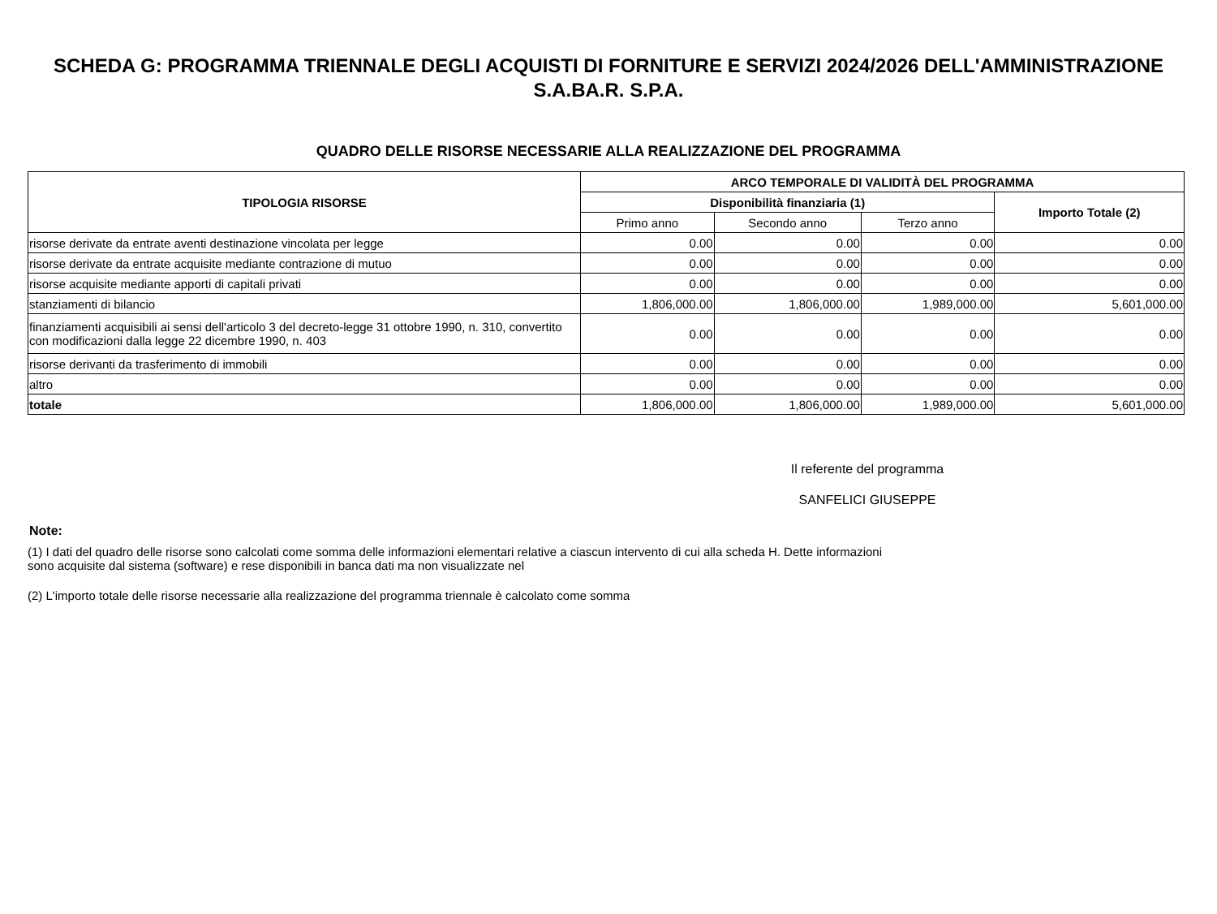SCHEDA G: PROGRAMMA TRIENNALE DEGLI ACQUISTI DI FORNITURE E SERVIZI 2024/2026 DELL'AMMINISTRAZIONE
S.A.BA.R. S.P.A.
QUADRO DELLE RISORSE NECESSARIE ALLA REALIZZAZIONE DEL PROGRAMMA
| TIPOLOGIA RISORSE | ARCO TEMPORALE DI VALIDITÀ DEL PROGRAMMA | | | |
| --- | --- | --- | --- | --- |
| | Disponibilità finanziaria (1) | | | Importo Totale (2) |
| | Primo anno | Secondo anno | Terzo anno | |
| risorse derivate da entrate aventi destinazione vincolata per legge | 0.00 | 0.00 | 0.00 | 0.00 |
| risorse derivate da entrate acquisite mediante contrazione di mutuo | 0.00 | 0.00 | 0.00 | 0.00 |
| risorse acquisite mediante apporti di capitali privati | 0.00 | 0.00 | 0.00 | 0.00 |
| stanziamenti di bilancio | 1,806,000.00 | 1,806,000.00 | 1,989,000.00 | 5,601,000.00 |
| finanziamenti acquisibili ai sensi dell'articolo 3 del decreto-legge 31 ottobre 1990, n. 310, convertito con modificazioni dalla legge 22 dicembre 1990, n. 403 | 0.00 | 0.00 | 0.00 | 0.00 |
| risorse derivanti da trasferimento di immobili | 0.00 | 0.00 | 0.00 | 0.00 |
| altro | 0.00 | 0.00 | 0.00 | 0.00 |
| totale | 1,806,000.00 | 1,806,000.00 | 1,989,000.00 | 5,601,000.00 |
Il referente del programma
SANFELICI GIUSEPPE
Note:
(1) I dati del quadro delle risorse sono calcolati come somma delle informazioni elementari relative a ciascun intervento di cui alla scheda H. Dette informazioni sono acquisite dal sistema (software) e rese disponibili in banca dati ma non visualizzate nel
(2) L'importo totale delle risorse necessarie alla realizzazione del programma triennale è calcolato come somma